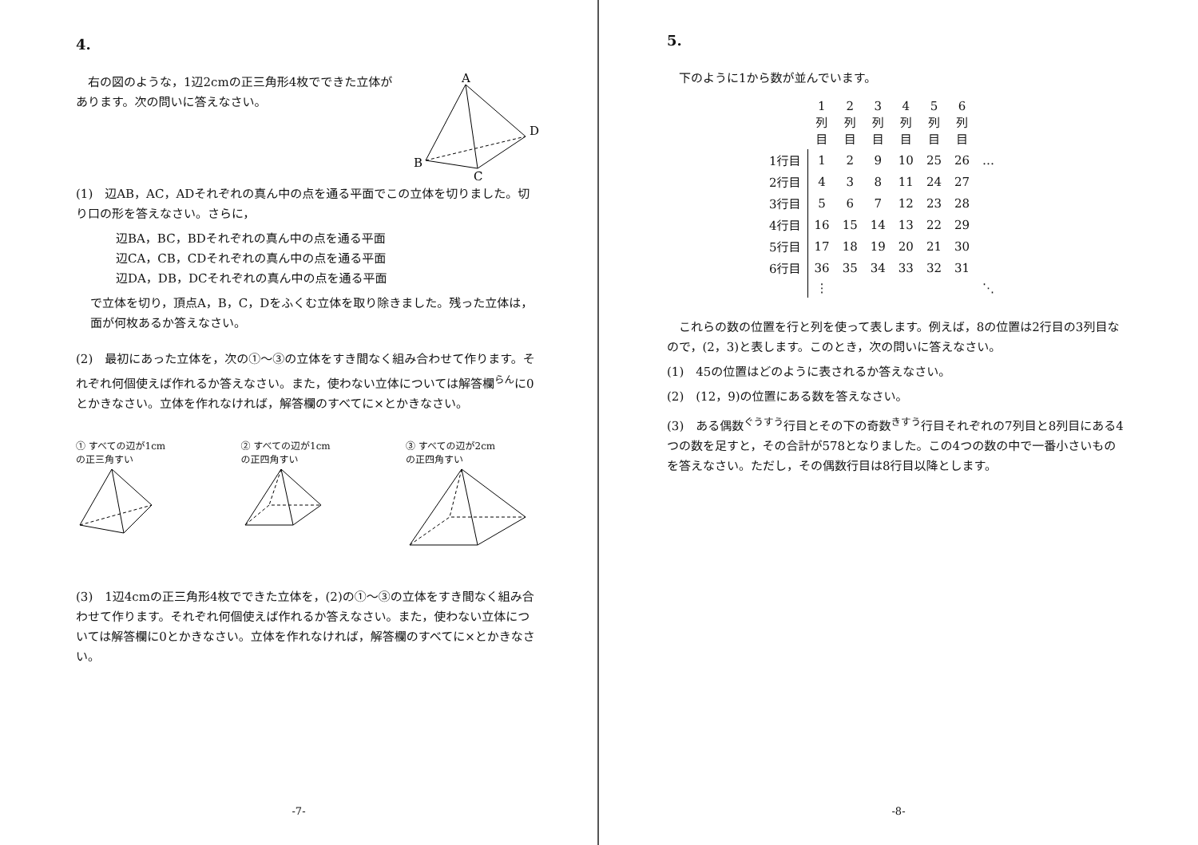4.
　右の図のような，1辺2cmの正三角形4枚でできた立体があります。次の問いに答えなさい。
A
D
B
C
(1)　辺AB，AC，ADそれぞれの真ん中の点を通る平面でこの立体を切りました。切り口の形を答えなさい。さらに，
辺BA，BC，BDそれぞれの真ん中の点を通る平面
辺CA，CB，CDそれぞれの真ん中の点を通る平面
辺DA，DB，DCそれぞれの真ん中の点を通る平面
で立体を切り，頂点A，B，C，Dをふくむ立体を取り除きました。残った立体は，面が何枚あるか答えなさい。
(2)　最初にあった立体を，次の①～③の立体をすき間なく組み合わせて作ります。それぞれ何個使えば作れるか答えなさい。また，使わない立体については解答欄<sup>らん</sup>に0とかきなさい。立体を作れなければ，解答欄のすべてに×とかきなさい。
① すべての辺が1cm
の正三角すい
② すべての辺が1cm
の正四角すい
③ すべての辺が2cm
の正四角すい
(3)　1辺4cmの正三角形4枚でできた立体を，(2)の①～③の立体をすき間なく組み合わせて作ります。それぞれ何個使えば作れるか答えなさい。また，使わない立体については解答欄に0とかきなさい。立体を作れなければ，解答欄のすべてに×とかきなさい。
-7-
5.
　下のように1から数が並んでいます。
| | 1 列 目 | 2 列 目 | 3 列 目 | 4 列 目 | 5 列 目 | 6 列 目 | |
| --- | --- | --- | --- | --- | --- | --- | --- |
| 1行目 | 1 | 2 | 9 | 10 | 25 | 26 | … |
| 2行目 | 4 | 3 | 8 | 11 | 24 | 27 | |
| 3行目 | 5 | 6 | 7 | 12 | 23 | 28 | |
| 4行目 | 16 | 15 | 14 | 13 | 22 | 29 | |
| 5行目 | 17 | 18 | 19 | 20 | 21 | 30 | |
| 6行目 | 36 | 35 | 34 | 33 | 32 | 31 | |
| | ⋮ | | | | | | ⋱ |
　これらの数の位置を行と列を使って表します。例えば，8の位置は2行目の3列目なので，(2，3)と表します。このとき，次の問いに答えなさい。
(1)　45の位置はどのように表されるか答えなさい。
(2)　(12，9)の位置にある数を答えなさい。
(3)　ある偶数<sup>ぐうすう</sup>行目とその下の奇数<sup>きすう</sup>行目それぞれの7列目と8列目にある4つの数を足すと，その合計が578となりました。この4つの数の中で一番小さいものを答えなさい。ただし，その偶数行目は8行目以降とします。
-8-